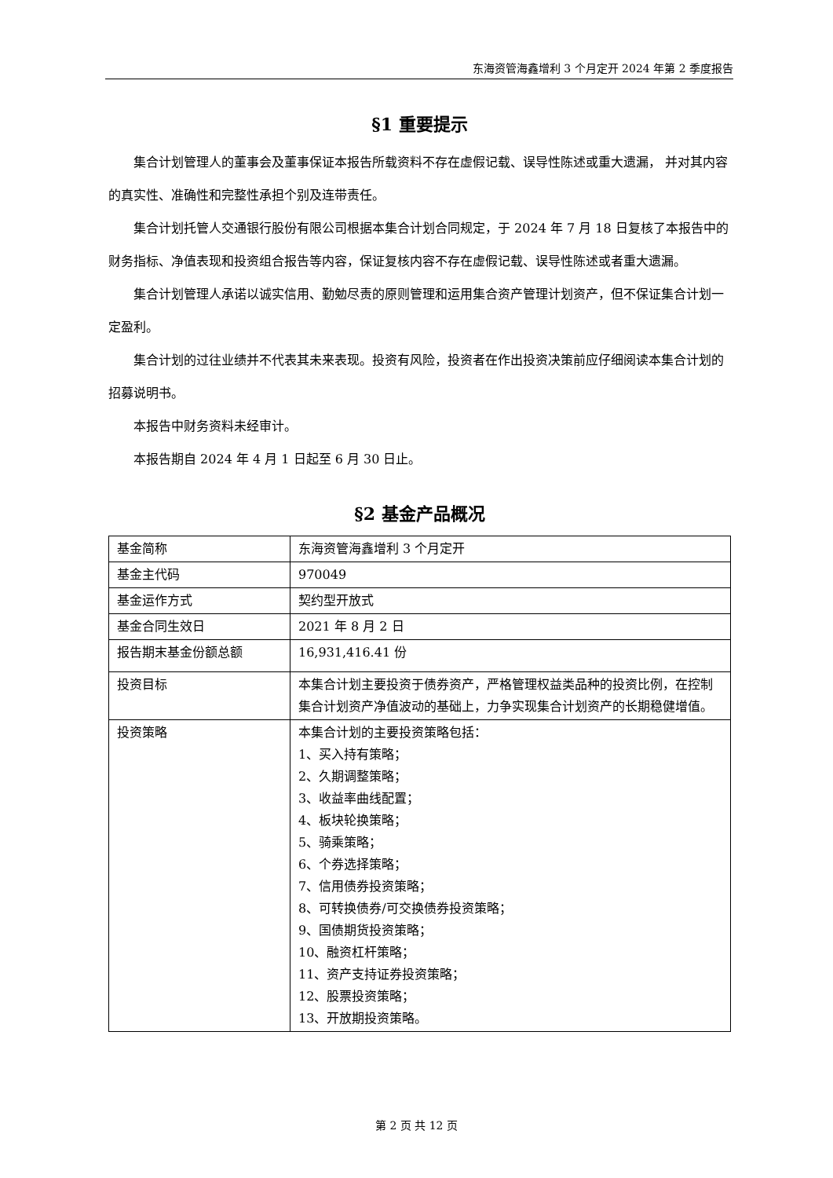东海资管海鑫增利 3 个月定开 2024 年第 2 季度报告
§1 重要提示
集合计划管理人的董事会及董事保证本报告所载资料不存在虚假记载、误导性陈述或重大遗漏， 并对其内容的真实性、准确性和完整性承担个别及连带责任。
集合计划托管人交通银行股份有限公司根据本集合计划合同规定，于 2024 年 7 月 18 日复核了本报告中的财务指标、净值表现和投资组合报告等内容，保证复核内容不存在虚假记载、误导性陈述或者重大遗漏。
集合计划管理人承诺以诚实信用、勤勉尽责的原则管理和运用集合资产管理计划资产，但不保证集合计划一定盈利。
集合计划的过往业绩并不代表其未来表现。投资有风险，投资者在作出投资决策前应仔细阅读本集合计划的招募说明书。
本报告中财务资料未经审计。
本报告期自 2024 年 4 月 1 日起至 6 月 30 日止。
§2 基金产品概况
| 基金简称 | 东海资管海鑫增利 3 个月定开 |
| 基金主代码 | 970049 |
| 基金运作方式 | 契约型开放式 |
| 基金合同生效日 | 2021 年 8 月 2 日 |
| 报告期末基金份额总额 | 16,931,416.41 份 |
| 投资目标 | 本集合计划主要投资于债券资产，严格管理权益类品种的投资比例，在控制集合计划资产净值波动的基础上，力争实现集合计划资产的长期稳健增值。 |
| 投资策略 | 本集合计划的主要投资策略包括： 1、买入持有策略； 2、久期调整策略； 3、收益率曲线配置； 4、板块轮换策略； 5、骑乘策略； 6、个券选择策略； 7、信用债券投资策略； 8、可转换债券/可交换债券投资策略； 9、国债期货投资策略； 10、融资杠杆策略； 11、资产支持证券投资策略； 12、股票投资策略； 13、开放期投资策略。 |
第 2 页 共 12 页